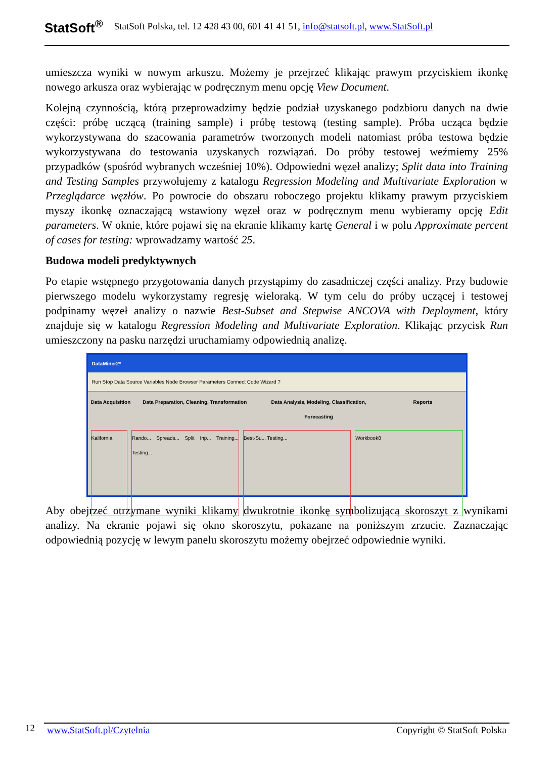StatSoft<sup>®</sup> StatSoft Polska, tel. 12 428 43 00, 601 41 41 51, info@statsoft.pl, www.StatSoft.pl
umieszcza wyniki w nowym arkuszu. Możemy je przejrzeć klikając prawym przyciskiem ikonkę nowego arkusza oraz wybierając w podręcznym menu opcję View Document.
Kolejną czynnością, którą przeprowadzimy będzie podział uzyskanego podzbioru danych na dwie części: próbę uczącą (training sample) i próbę testową (testing sample). Próba ucząca będzie wykorzystywana do szacowania parametrów tworzonych modeli natomiast próba testowa będzie wykorzystywana do testowania uzyskanych rozwiązań. Do próby testowej weźmiemy 25% przypadków (spośród wybranych wcześniej 10%). Odpowiedni węzeł analizy; Split data into Training and Testing Samples przywołujemy z katalogu Regression Modeling and Multivariate Exploration w Przeglądarce węzłów. Po powrocie do obszaru roboczego projektu klikamy prawym przyciskiem myszy ikonkę oznaczającą wstawiony węzeł oraz w podręcznym menu wybieramy opcję Edit parameters. W oknie, które pojawi się na ekranie klikamy kartę General i w polu Approximate percent of cases for testing: wprowadzamy wartość 25.
Budowa modeli predyktywnych
Po etapie wstępnego przygotowania danych przystąpimy do zasadniczej części analizy. Przy budowie pierwszego modelu wykorzystamy regresję wieloraką. W tym celu do próby uczącej i testowej podpinamy węzeł analizy o nazwie Best-Subset and Stepwise ANCOVA with Deployment, który znajduje się w katalogu Regression Modeling and Multivariate Exploration. Klikając przycisk Run umieszczony na pasku narzędzi uruchamiamy odpowiednią analizę.
DataMiner2*
Run Stop Data Source Variables Node Browser Parameters Connect Code Wizard ?
Data Acquisition
Data Preparation, Cleaning, Transformation
Data Analysis, Modeling, Classification, Forecasting
Reports
Kalifornia Rando... Spreads... Split Inp... Training... Testing...
Best-Su... Testing... Workbook8
Aby obejrzeć otrzymane wyniki klikamy dwukrotnie ikonkę symbolizującą skoroszyt z wynikami analizy. Na ekranie pojawi się okno skoroszytu, pokazane na poniższym zrzucie. Zaznaczając odpowiednią pozycję w lewym panelu skoroszytu możemy obejrzeć odpowiednie wyniki.
12 www.StatSoft.pl/Czytelnia Copyright © StatSoft Polska